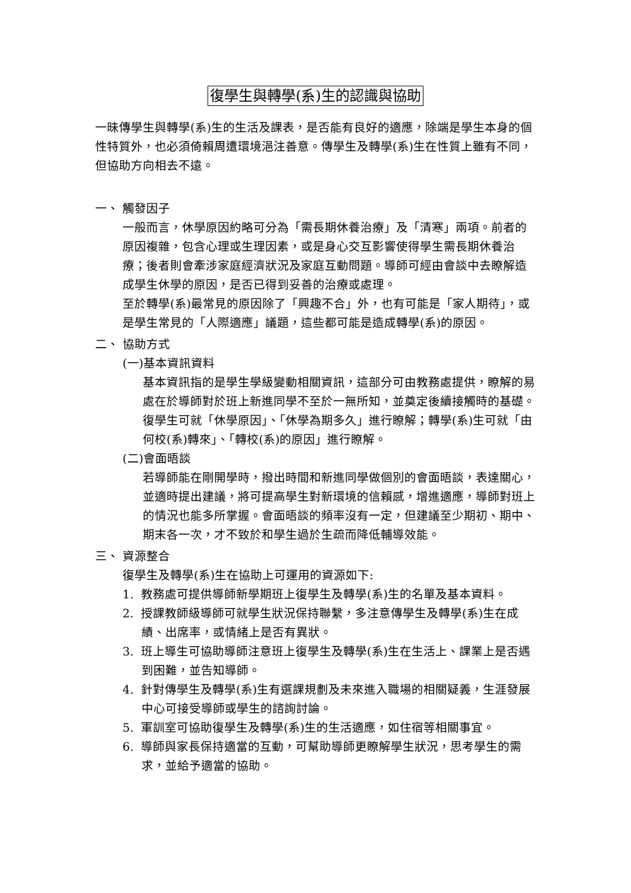復學生與轉學(系)生的認識與協助
一昧傳學生與轉學(系)生的生活及課表，是否能有良好的適應，除端是學生本身的個性特質外，也必須倚賴周遭環境浥注善意。傳學生及轉學(系)生在性質上雖有不同，但協助方向相去不遠。
一、 觸發因子
一般而言，休學原因約略可分為「需長期休養治療」及「清寒」兩項。前者的原因複雜，包含心理或生理因素，或是身心交互影響使得學生需長期休養治療；後者則會牽涉家庭經濟狀況及家庭互動問題。導師可經由會談中去瞭解造成學生休學的原因，是否已得到妥善的治療或處理。
至於轉學(系)最常見的原因除了「興趣不合」外，也有可能是「家人期待」，或是學生常見的「人際適應」議題，這些都可能是造成轉學(系)的原因。
二、 協助方式
(一)基本資訊資料
基本資訊指的是學生學級變動相關資訊，這部分可由教務處提供，瞭解的易處在於導師對於班上新進同學不至於一無所知，並奠定後續接觸時的基礎。復學生可就「休學原因」、「休學為期多久」進行瞭解；轉學(系)生可就「由何校(系)轉來」、「轉校(系)的原因」進行瞭解。
(二)會面晤談
若導師能在剛開學時，撥出時間和新進同學做個別的會面晤談，表達關心，並適時提出建議，將可提高學生對新環境的信賴感，增進適應，導師對班上的情況也能多所掌握。會面晤談的頻率沒有一定，但建議至少期初、期中、期末各一次，才不致於和學生過於生疏而降低輔導效能。
三、 資源整合
復學生及轉學(系)生在協助上可運用的資源如下:
1. 教務處可提供導師新學期班上復學生及轉學(系)生的名單及基本資料。
2. 授課教師級導師可就學生狀況保持聯繫，多注意傳學生及轉學(系)生在成績、出席率，或情緒上是否有異狀。
3. 班上導生可協助導師注意班上復學生及轉學(系)生在生活上、課業上是否遇到困難，並告知導師。
4. 針對傳學生及轉學(系)生有選課規劃及未來進入職場的相關疑義，生涯發展中心可接受導師或學生的諮詢討論。
5. 軍訓室可協助復學生及轉學(系)生的生活適應，如住宿等相關事宜。
6. 導師與家長保持適當的互動，可幫助導師更瞭解學生狀況，思考學生的需求，並給予適當的協助。